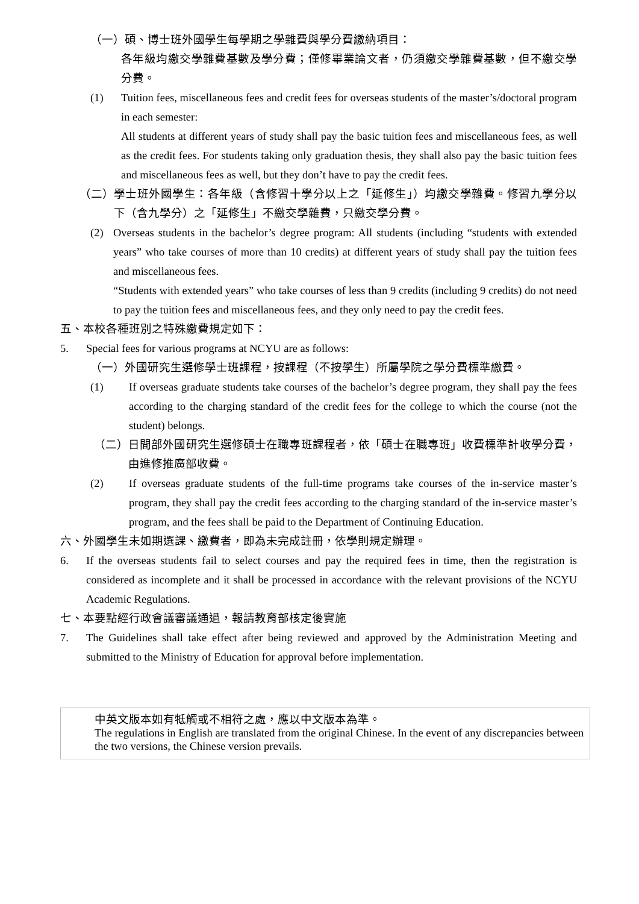（一） 碩、博士班外國學生每學期之學雜費與學分費繳納項目：
各年級均繳交學雜費基數及學分費；僅修畢業論文者，仍須繳交學雜費基數，但不繳交學分費。
(1) Tuition fees, miscellaneous fees and credit fees for overseas students of the master’s/doctoral program in each semester:
All students at different years of study shall pay the basic tuition fees and miscellaneous fees, as well as the credit fees. For students taking only graduation thesis, they shall also pay the basic tuition fees and miscellaneous fees as well, but they don’t have to pay the credit fees.
（二） 學士班外國學生：各年級（含修習十學分以上之「延修生」）均繳交學雜費。修習九學分以下（含九學分）之「延修生」不繳交學雜費，只繳交學分費。
(2) Overseas students in the bachelor’s degree program: All students (including “students with extended years” who take courses of more than 10 credits) at different years of study shall pay the tuition fees and miscellaneous fees.
“Students with extended years” who take courses of less than 9 credits (including 9 credits) do not need to pay the tuition fees and miscellaneous fees, and they only need to pay the credit fees.
五、本校各種班別之特殊繳費規定如下：
5. Special fees for various programs at NCYU are as follows:
（一） 外國研究生選修學士班課程，按課程（不按學生）所屬學院之學分費標準繳費。
(1) If overseas graduate students take courses of the bachelor’s degree program, they shall pay the fees according to the charging standard of the credit fees for the college to which the course (not the student) belongs.
（二） 日間部外國研究生選修碩士在職專班課程者，依「碩士在職專班」收費標準計收學分費，由進修推廣部收費。
(2) If overseas graduate students of the full-time programs take courses of the in-service master’s program, they shall pay the credit fees according to the charging standard of the in-service master’s program, and the fees shall be paid to the Department of Continuing Education.
六、外國學生未如期選課、繳費者，即為未完成註冊，依學則規定辦理。
6. If the overseas students fail to select courses and pay the required fees in time, then the registration is considered as incomplete and it shall be processed in accordance with the relevant provisions of the NCYU Academic Regulations.
七、本要點經行政會議審議通過，報請教育部核定後實施
7. The Guidelines shall take effect after being reviewed and approved by the Administration Meeting and submitted to the Ministry of Education for approval before implementation.
中英文版本如有牴觸或不相符之處，應以中文版本為準。
The regulations in English are translated from the original Chinese. In the event of any discrepancies between the two versions, the Chinese version prevails.